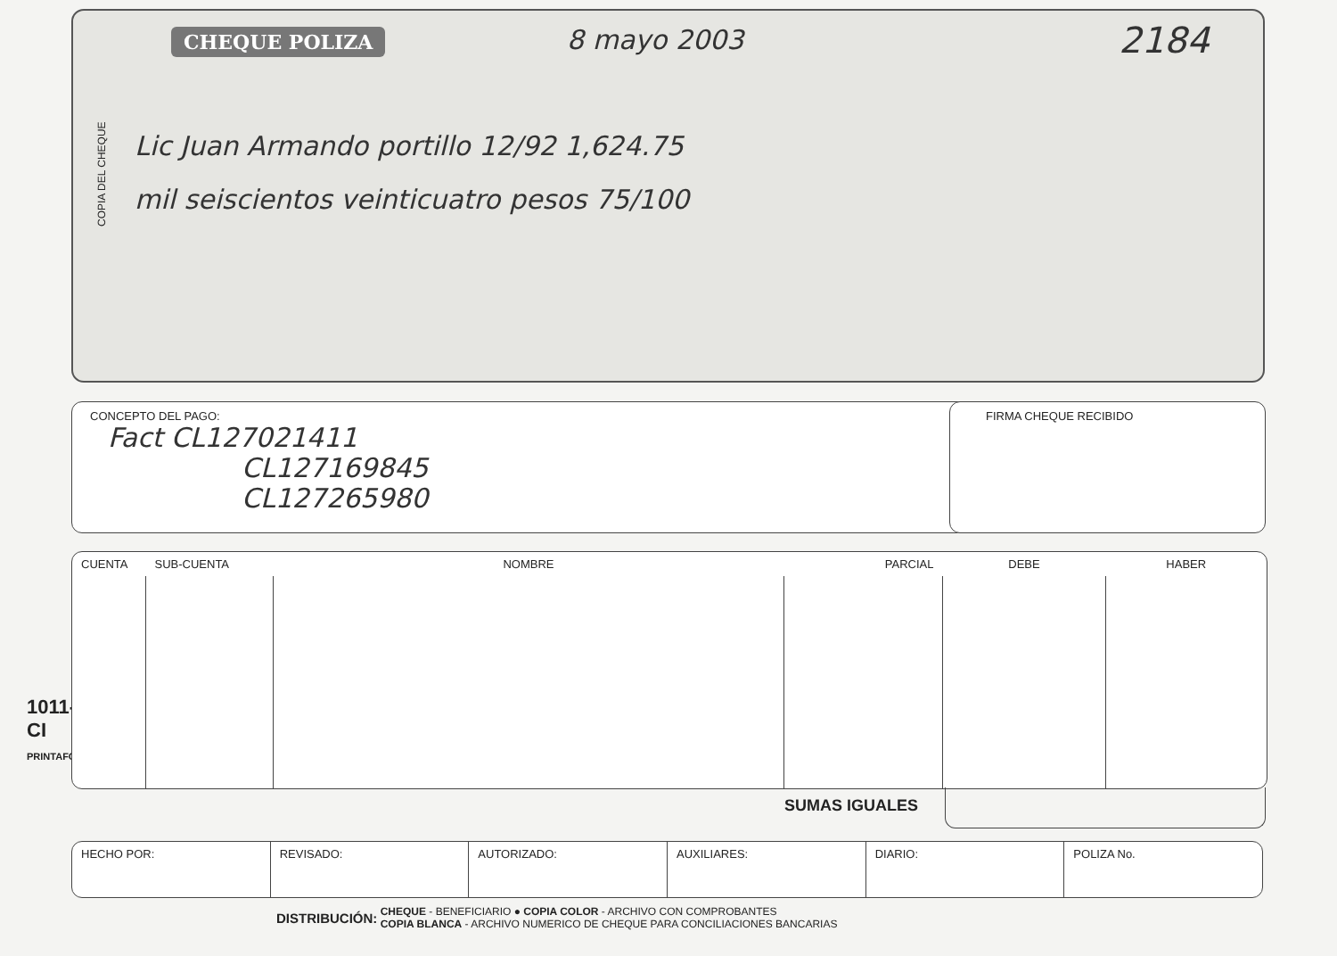1011-CI
PRINTAFORM
CHEQUE POLIZA
8 mayo 2003 2184
COPIA DEL CHEQUE
Lic Juan Armando portillo 12/92 1,624.75
mil seiscientos veinticuatro pesos 75/100
CONCEPTO DEL PAGO:
Fact CL127021411
CL127169845
CL127265980
FIRMA CHEQUE RECIBIDO
| CUENTA | SUB-CUENTA | NOMBRE | PARCIAL | DEBE | HABER |
| --- | --- | --- | --- | --- | --- |
SUMAS IGUALES
HECHO POR: REVISADO: AUTORIZADO: AUXILIARES: DIARIO: POLIZA No.
DISTRIBUCIÓN: CHEQUE - BENEFICIARIO ● COPIA COLOR - ARCHIVO CON COMPROBANTES
COPIA BLANCA - ARCHIVO NUMERICO DE CHEQUE PARA CONCILIACIONES BANCARIAS